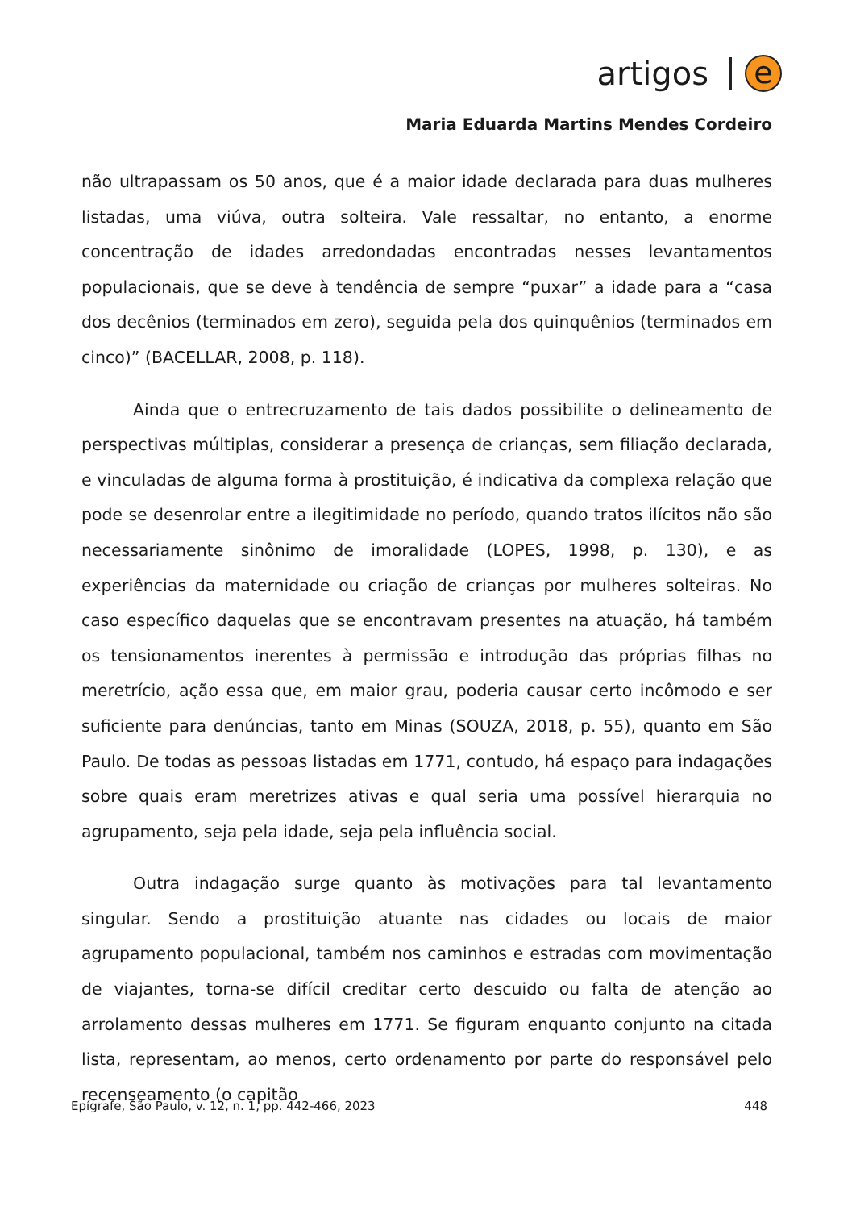artigos e
Maria Eduarda Martins Mendes Cordeiro
não ultrapassam os 50 anos, que é a maior idade declarada para duas mulheres listadas, uma viúva, outra solteira. Vale ressaltar, no entanto, a enorme concentração de idades arredondadas encontradas nesses levantamentos populacionais, que se deve à tendência de sempre “puxar” a idade para a “casa dos decênios (terminados em zero), seguida pela dos quinquênios (terminados em cinco)” (BACELLAR, 2008, p. 118).
Ainda que o entrecruzamento de tais dados possibilite o delineamento de perspectivas múltiplas, considerar a presença de crianças, sem filiação declarada, e vinculadas de alguma forma à prostituição, é indicativa da complexa relação que pode se desenrolar entre a ilegitimidade no período, quando tratos ilícitos não são necessariamente sinônimo de imoralidade (LOPES, 1998, p. 130), e as experiências da maternidade ou criação de crianças por mulheres solteiras. No caso específico daquelas que se encontravam presentes na atuação, há também os tensionamentos inerentes à permissão e introdução das próprias filhas no meretrício, ação essa que, em maior grau, poderia causar certo incômodo e ser suficiente para denúncias, tanto em Minas (SOUZA, 2018, p. 55), quanto em São Paulo. De todas as pessoas listadas em 1771, contudo, há espaço para indagações sobre quais eram meretrizes ativas e qual seria uma possível hierarquia no agrupamento, seja pela idade, seja pela influência social.
Outra indagação surge quanto às motivações para tal levantamento singular. Sendo a prostituição atuante nas cidades ou locais de maior agrupamento populacional, também nos caminhos e estradas com movimentação de viajantes, torna-se difícil creditar certo descuido ou falta de atenção ao arrolamento dessas mulheres em 1771. Se figuram enquanto conjunto na citada lista, representam, ao menos, certo ordenamento por parte do responsável pelo recenseamento (o capitão
Epígrafe, São Paulo, v. 12, n. 1, pp. 442-466, 2023 448